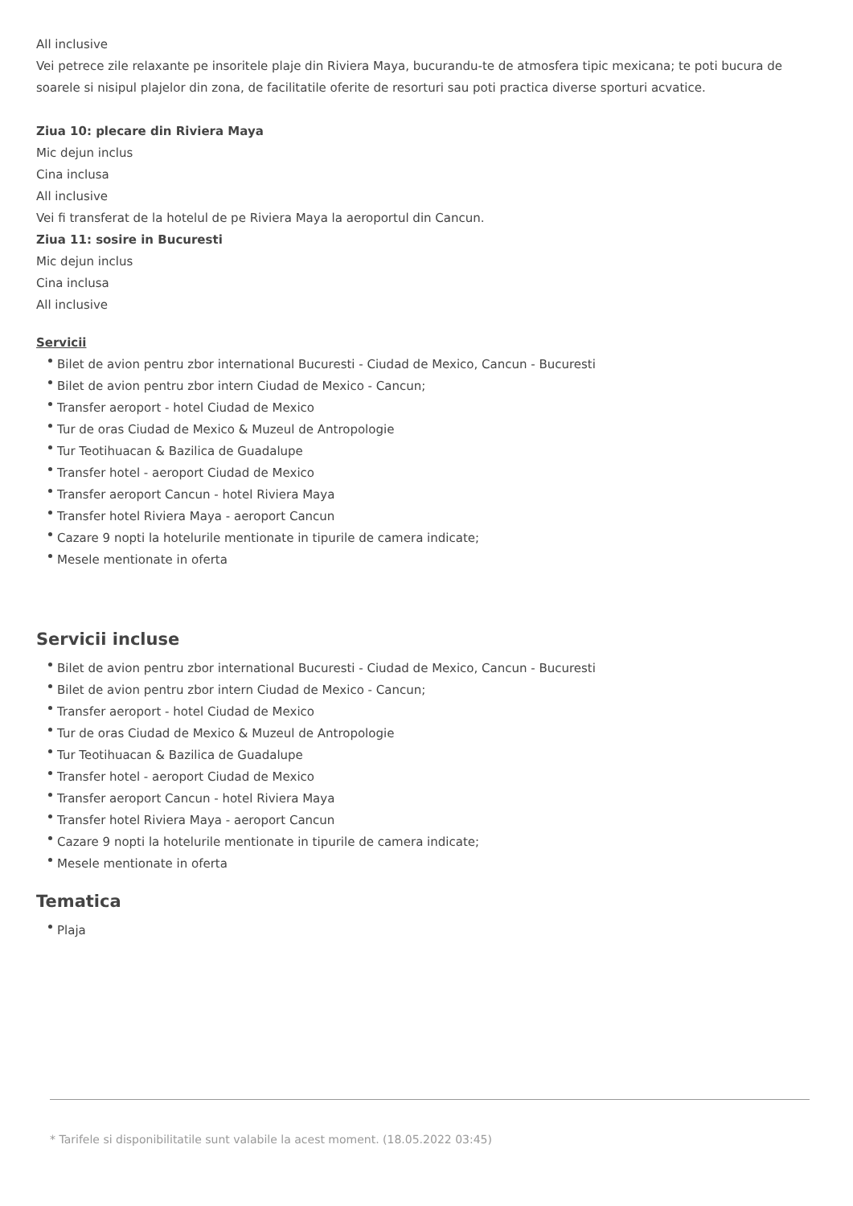All inclusive
Vei petrece zile relaxante pe insoritele plaje din Riviera Maya, bucurandu-te de atmosfera tipic mexicana; te poti bucura de soarele si nisipul plajelor din zona, de facilitatile oferite de resorturi sau poti practica diverse sporturi acvatice.
Ziua 10: plecare din Riviera Maya
Mic dejun inclus
Cina inclusa
All inclusive
Vei fi transferat de la hotelul de pe Riviera Maya la aeroportul din Cancun.
Ziua 11: sosire in Bucuresti
Mic dejun inclus
Cina inclusa
All inclusive
Servicii
Bilet de avion pentru zbor international Bucuresti - Ciudad de Mexico, Cancun - Bucuresti
Bilet de avion pentru zbor intern Ciudad de Mexico - Cancun;
Transfer aeroport - hotel Ciudad de Mexico
Tur de oras Ciudad de Mexico & Muzeul de Antropologie
Tur Teotihuacan & Bazilica de Guadalupe
Transfer hotel - aeroport Ciudad de Mexico
Transfer aeroport Cancun - hotel Riviera Maya
Transfer hotel Riviera Maya - aeroport Cancun
Cazare 9 nopti la hotelurile mentionate in tipurile de camera indicate;
Mesele mentionate in oferta
Servicii incluse
Bilet de avion pentru zbor international Bucuresti - Ciudad de Mexico, Cancun - Bucuresti
Bilet de avion pentru zbor intern Ciudad de Mexico - Cancun;
Transfer aeroport - hotel Ciudad de Mexico
Tur de oras Ciudad de Mexico & Muzeul de Antropologie
Tur Teotihuacan & Bazilica de Guadalupe
Transfer hotel - aeroport Ciudad de Mexico
Transfer aeroport Cancun - hotel Riviera Maya
Transfer hotel Riviera Maya - aeroport Cancun
Cazare 9 nopti la hotelurile mentionate in tipurile de camera indicate;
Mesele mentionate in oferta
Tematica
Plaja
* Tarifele si disponibilitatile sunt valabile la acest moment. (18.05.2022 03:45)